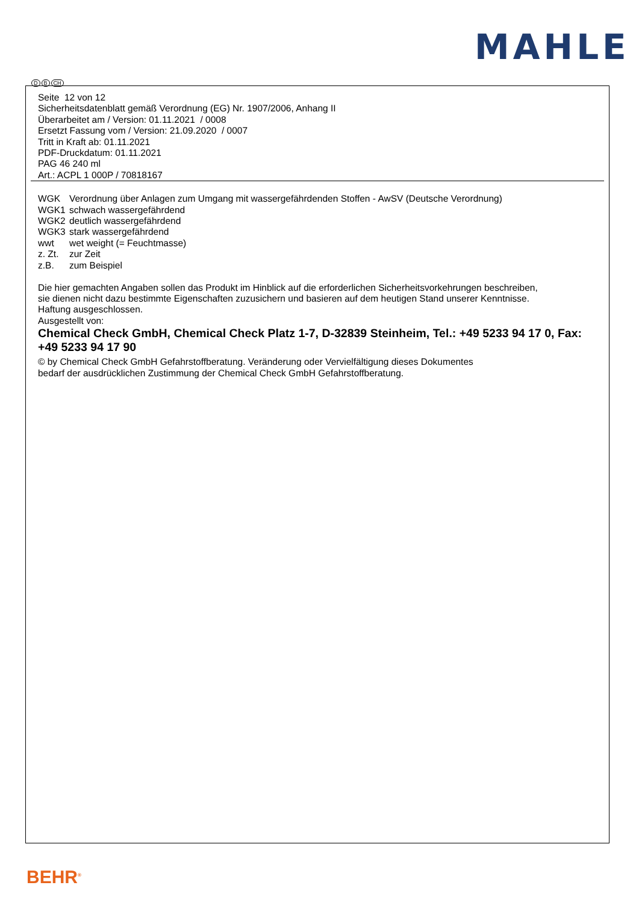MAHLE
D B CH
Seite 12 von 12
Sicherheitsdatenblatt gemäß Verordnung (EG) Nr. 1907/2006, Anhang II
Überarbeitet am / Version: 01.11.2021 / 0008
Ersetzt Fassung vom / Version: 21.09.2020 / 0007
Tritt in Kraft ab: 01.11.2021
PDF-Druckdatum: 01.11.2021
PAG 46 240 ml
Art.: ACPL 1 000P / 70818167
| WGK | Verordnung über Anlagen zum Umgang mit wassergefährdenden Stoffen - AwSV (Deutsche Verordnung) |
| WGK1 | schwach wassergefährdend |
| WGK2 | deutlich wassergefährdend |
| WGK3 | stark wassergefährdend |
| wwt | wet weight (= Feuchtmasse) |
| z. Zt. | zur Zeit |
| z.B. | zum Beispiel |
Die hier gemachten Angaben sollen das Produkt im Hinblick auf die erforderlichen Sicherheitsvorkehrungen beschreiben,
sie dienen nicht dazu bestimmte Eigenschaften zuzusichern und basieren auf dem heutigen Stand unserer Kenntnisse.
Haftung ausgeschlossen.
Ausgestellt von:
Chemical Check GmbH, Chemical Check Platz 1-7, D-32839 Steinheim, Tel.: +49 5233 94 17 0, Fax: +49 5233 94 17 90
© by Chemical Check GmbH Gefahrstoffberatung. Veränderung oder Vervielfältigung dieses Dokumentes
bedarf der ausdrücklichen Zustimmung der Chemical Check GmbH Gefahrstoffberatung.
BEHR<sup>®</sup>